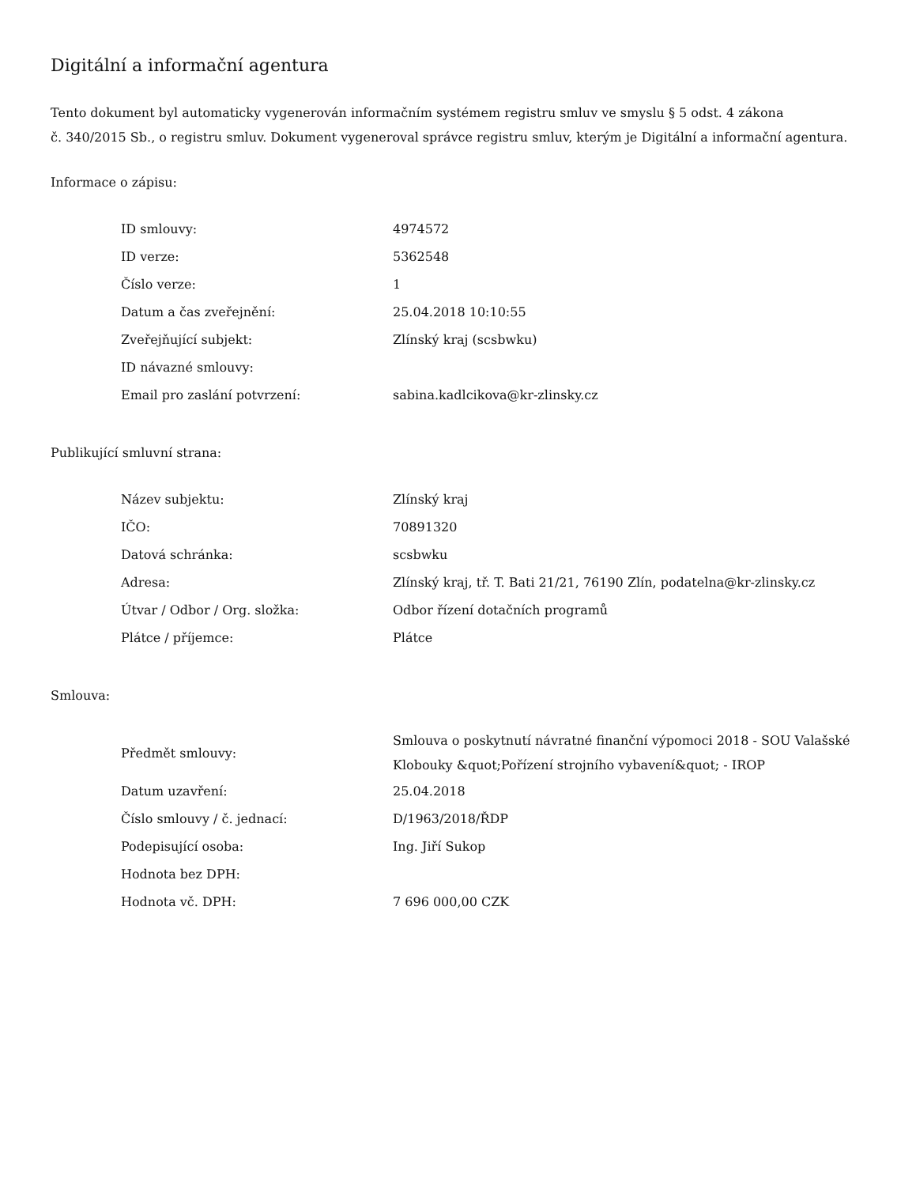Digitální a informační agentura
Tento dokument byl automaticky vygenerován informačním systémem registru smluv ve smyslu § 5 odst. 4 zákona
č. 340/2015 Sb., o registru smluv. Dokument vygeneroval správce registru smluv, kterým je Digitální a informační agentura.
Informace o zápisu:
| ID smlouvy: | 4974572 |
| ID verze: | 5362548 |
| Číslo verze: | 1 |
| Datum a čas zveřejnění: | 25.04.2018 10:10:55 |
| Zveřejňující subjekt: | Zlínský kraj (scsbwku) |
| ID návazné smlouvy: | |
| Email pro zaslání potvrzení: | sabina.kadlcikova@kr-zlinsky.cz |
Publikující smluvní strana:
| Název subjektu: | Zlínský kraj |
| IČO: | 70891320 |
| Datová schránka: | scsbwku |
| Adresa: | Zlínský kraj, tř. T. Bati 21/21, 76190 Zlín, podatelna@kr-zlinsky.cz |
| Útvar / Odbor / Org. složka: | Odbor řízení dotačních programů |
| Plátce / příjemce: | Plátce |
Smlouva:
| Předmět smlouvy: | Smlouva o poskytnutí návratné finanční výpomoci 2018 - SOU Valašské Klobouky &quot;Pořízení strojního vybavení&quot; - IROP |
| Datum uzavření: | 25.04.2018 |
| Číslo smlouvy / č. jednací: | D/1963/2018/ŘDP |
| Podepisující osoba: | Ing. Jiří Sukop |
| Hodnota bez DPH: | |
| Hodnota vč. DPH: | 7 696 000,00 CZK |